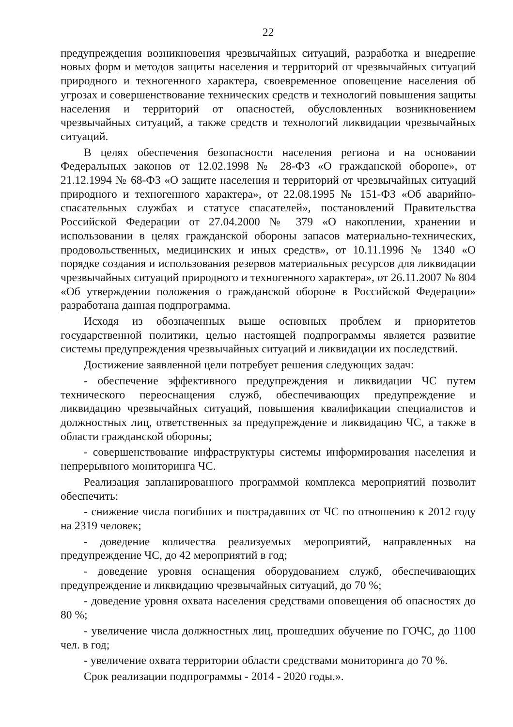22
предупреждения возникновения чрезвычайных ситуаций, разработка и внедрение новых форм и методов защиты населения и территорий от чрезвычайных ситуаций природного и техногенного характера, своевременное оповещение населения об угрозах и совершенствование технических средств и технологий повышения защиты населения и территорий от опасностей, обусловленных возникновением чрезвычайных ситуаций, а также средств и технологий ликвидации чрезвычайных ситуаций.
В целях обеспечения безопасности населения региона и на основании Федеральных законов от 12.02.1998 № 28-ФЗ «О гражданской обороне», от 21.12.1994 № 68-ФЗ «О защите населения и территорий от чрезвычайных ситуаций природного и техногенного характера», от 22.08.1995 № 151-ФЗ «Об аварийно-спасательных службах и статусе спасателей», постановлений Правительства Российской Федерации от 27.04.2000 № 379 «О накоплении, хранении и использовании в целях гражданской обороны запасов материально-технических, продовольственных, медицинских и иных средств», от 10.11.1996 № 1340 «О порядке создания и использования резервов материальных ресурсов для ликвидации чрезвычайных ситуаций природного и техногенного характера», от 26.11.2007 № 804 «Об утверждении положения о гражданской обороне в Российской Федерации» разработана данная подпрограмма.
Исходя из обозначенных выше основных проблем и приоритетов государственной политики, целью настоящей подпрограммы является развитие системы предупреждения чрезвычайных ситуаций и ликвидации их последствий.
Достижение заявленной цели потребует решения следующих задач:
- обеспечение эффективного предупреждения и ликвидации ЧС путем технического переоснащения служб, обеспечивающих предупреждение и ликвидацию чрезвычайных ситуаций, повышения квалификации специалистов и должностных лиц, ответственных за предупреждение и ликвидацию ЧС, а также в области гражданской обороны;
- совершенствование инфраструктуры системы информирования населения и непрерывного мониторинга ЧС.
Реализация запланированного программой комплекса мероприятий позволит обеспечить:
- снижение числа погибших и пострадавших от ЧС по отношению к 2012 году на 2319 человек;
- доведение количества реализуемых мероприятий, направленных на предупреждение ЧС, до 42 мероприятий в год;
- доведение уровня оснащения оборудованием служб, обеспечивающих предупреждение и ликвидацию чрезвычайных ситуаций, до 70 %;
- доведение уровня охвата населения средствами оповещения об опасностях до 80 %;
- увеличение числа должностных лиц, прошедших обучение по ГОЧС, до 1100 чел. в год;
- увеличение охвата территории области средствами мониторинга до 70 %.
Срок реализации подпрограммы - 2014 - 2020 годы.».